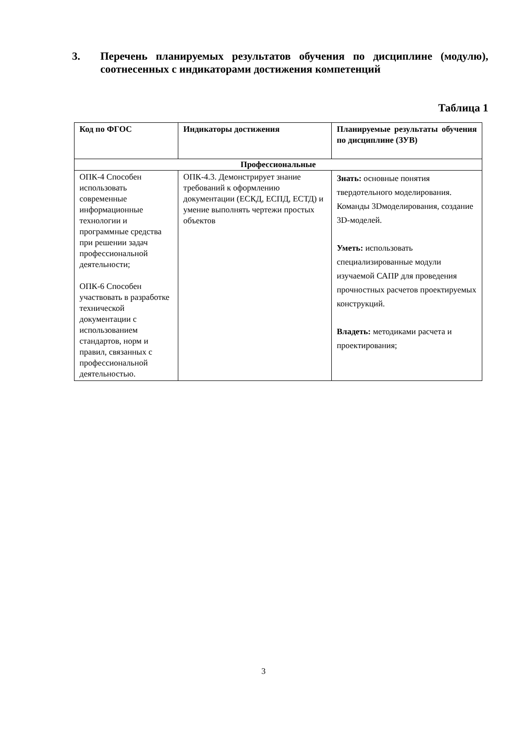3. Перечень планируемых результатов обучения по дисциплине (модулю), соотнесенных с индикаторами достижения компетенций
Таблица 1
| Код по ФГОС | Индикаторы достижения | Планируемые результаты обучения по дисциплине (ЗУВ) |
| --- | --- | --- |
| Профессиональные | | |
| ОПК-4 Способен использовать современные информационные технологии и программные средства при решении задач профессиональной деятельности; ОПК-6 Способен участвовать в разработке технической документации с использованием стандартов, норм и правил, связанных с профессиональной деятельностью. | ОПК-4.3. Демонстрирует знание требований к оформлению документации (ЕСКД, ЕСПД, ЕСТД) и умение выполнять чертежи простых объектов | Знать: основные понятия твердотельного моделирования. Команды 3Dмоделирования, создание 3D-моделей. Уметь: использовать специализированные модули изучаемой САПР для проведения прочностных расчетов проектируемых конструкций. Владеть: методиками расчета и проектирования; |
3